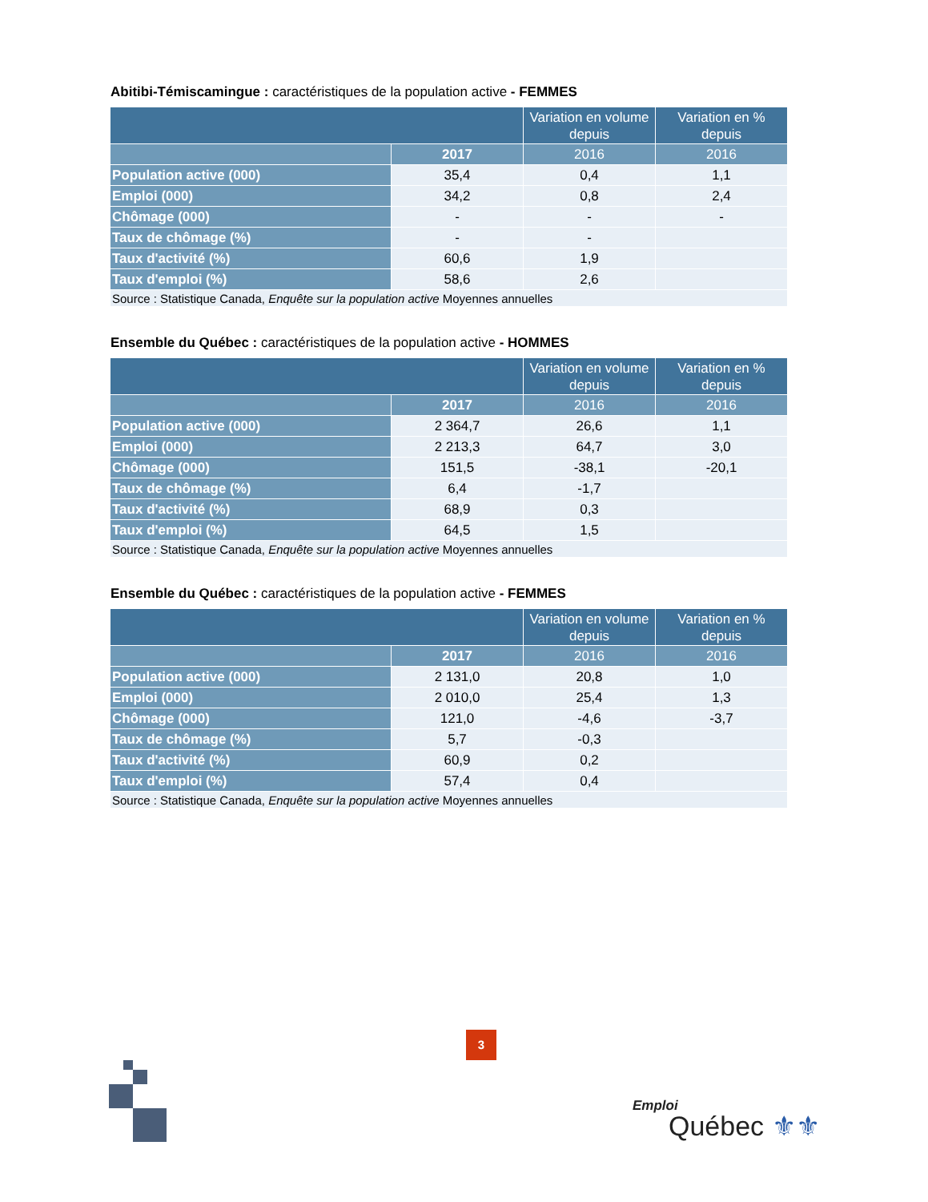Abitibi-Témiscamingue : caractéristiques de la population active - FEMMES
| | | Variation en volume depuis | Variation en % depuis |
| --- | --- | --- | --- |
| | 2017 | 2016 | 2016 |
| Population active (000) | 35,4 | 0,4 | 1,1 |
| Emploi (000) | 34,2 | 0,8 | 2,4 |
| Chômage (000) | - | - | - |
| Taux de chômage (%) | - | - | |
| Taux d'activité (%) | 60,6 | 1,9 | |
| Taux d'emploi (%) | 58,6 | 2,6 | |
| Source : Statistique Canada, Enquête sur la population active Moyennes annuelles | | | |
Ensemble du Québec : caractéristiques de la population active - HOMMES
| | | Variation en volume depuis | Variation en % depuis |
| --- | --- | --- | --- |
| | 2017 | 2016 | 2016 |
| Population active (000) | 2 364,7 | 26,6 | 1,1 |
| Emploi (000) | 2 213,3 | 64,7 | 3,0 |
| Chômage (000) | 151,5 | -38,1 | -20,1 |
| Taux de chômage (%) | 6,4 | -1,7 | |
| Taux d'activité (%) | 68,9 | 0,3 | |
| Taux d'emploi (%) | 64,5 | 1,5 | |
| Source : Statistique Canada, Enquête sur la population active Moyennes annuelles | | | |
Ensemble du Québec : caractéristiques de la population active - FEMMES
| | | Variation en volume depuis | Variation en % depuis |
| --- | --- | --- | --- |
| | 2017 | 2016 | 2016 |
| Population active (000) | 2 131,0 | 20,8 | 1,0 |
| Emploi (000) | 2 010,0 | 25,4 | 1,3 |
| Chômage (000) | 121,0 | -4,6 | -3,7 |
| Taux de chômage (%) | 5,7 | -0,3 | |
| Taux d'activité (%) | 60,9 | 0,2 | |
| Taux d'emploi (%) | 57,4 | 0,4 | |
| Source : Statistique Canada, Enquête sur la population active Moyennes annuelles | | | |
3
Emploi
Québec ⚜⚜